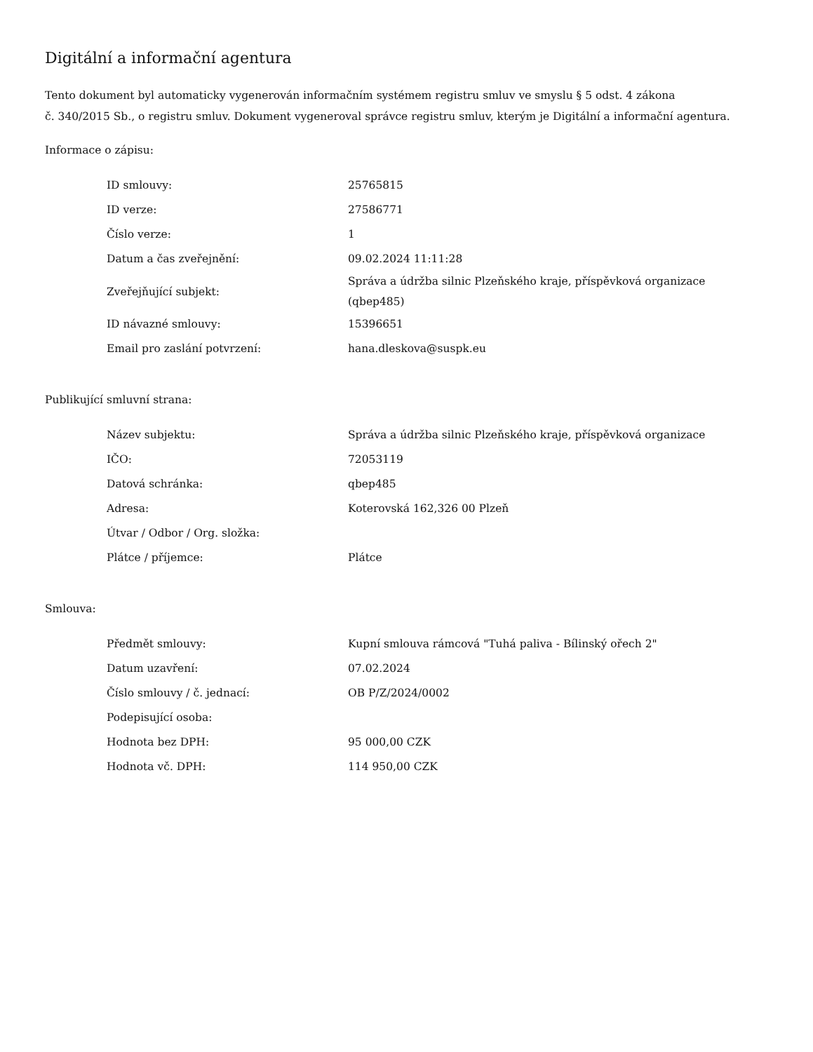Digitální a informační agentura
Tento dokument byl automaticky vygenerován informačním systémem registru smluv ve smyslu § 5 odst. 4 zákona
č. 340/2015 Sb., o registru smluv. Dokument vygeneroval správce registru smluv, kterým je Digitální a informační agentura.
Informace o zápisu:
| ID smlouvy: | 25765815 |
| ID verze: | 27586771 |
| Číslo verze: | 1 |
| Datum a čas zveřejnění: | 09.02.2024 11:11:28 |
| Zveřejňující subjekt: | Správa a údržba silnic Plzeňského kraje, příspěvková organizace (qbep485) |
| ID návazné smlouvy: | 15396651 |
| Email pro zaslání potvrzení: | hana.dleskova@suspk.eu |
Publikující smluvní strana:
| Název subjektu: | Správa a údržba silnic Plzeňského kraje, příspěvková organizace |
| IČO: | 72053119 |
| Datová schránka: | qbep485 |
| Adresa: | Koterovská 162,326 00 Plzeň |
| Útvar / Odbor / Org. složka: | |
| Plátce / příjemce: | Plátce |
Smlouva:
| Předmět smlouvy: | Kupní smlouva rámcová "Tuhá paliva - Bílinský ořech 2" |
| Datum uzavření: | 07.02.2024 |
| Číslo smlouvy / č. jednací: | OB P/Z/2024/0002 |
| Podepisující osoba: | |
| Hodnota bez DPH: | 95 000,00 CZK |
| Hodnota vč. DPH: | 114 950,00 CZK |